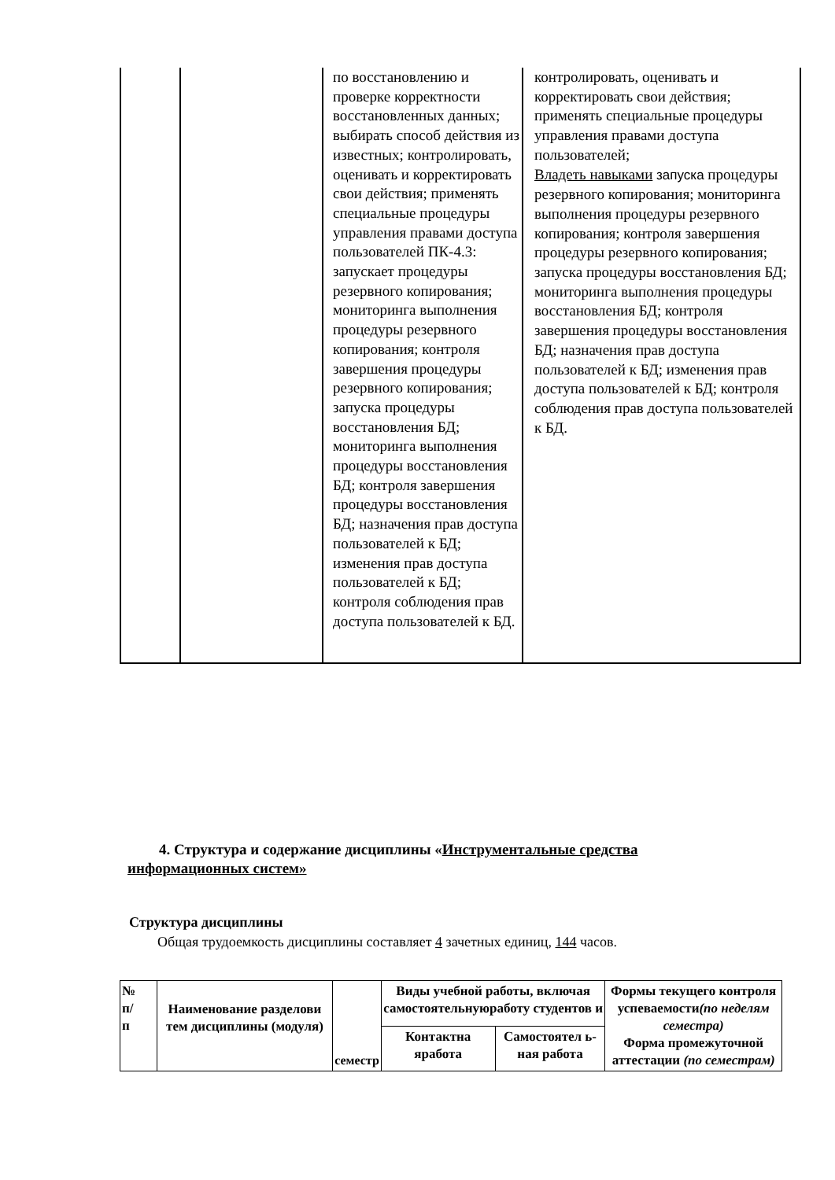| | | по восстановлению и проверке корректности восстановленных данных; выбирать способ действия из известных; контролировать, оценивать и корректировать свои действия; применять специальные процедуры управления правами доступа пользователей ПК-4.3: запускает процедуры резервного копирования; мониторинга выполнения процедуры резервного копирования; контроля завершения процедуры резервного копирования; запуска процедуры восстановления БД; мониторинга выполнения процедуры восстановления БД; контроля завершения процедуры восстановления БД; назначения прав доступа пользователей к БД; изменения прав доступа пользователей к БД; контроля соблюдения прав доступа пользователей к БД. | контролировать, оценивать и корректировать свои действия; применять специальные процедуры управления правами доступа пользователей; Владеть навыками запуска процедуры резервного копирования; мониторинга выполнения процедуры резервного копирования; контроля завершения процедуры резервного копирования; запуска процедуры восстановления БД; мониторинга выполнения процедуры восстановления БД; контроля завершения процедуры восстановления БД; назначения прав доступа пользователей к БД; изменения прав доступа пользователей к БД; контроля соблюдения прав доступа пользователей к БД. |
4. Структура и содержание дисциплины «Инструментальные средства информационных систем»
Структура дисциплины
Общая трудоемкость дисциплины составляет 4 зачетных единиц, 144 часов.
| № п/ п | Наименование разделови тем дисциплины (модуля) | семестр | Виды учебной работы, включая самостоятельнуюработу студентов и | | Формы текущего контроля успеваемости (по неделям семестра) Форма промежуточной аттестации (по семестрам) |
| | | | Контактна яработа | Самостоятел ь-ная работа | |